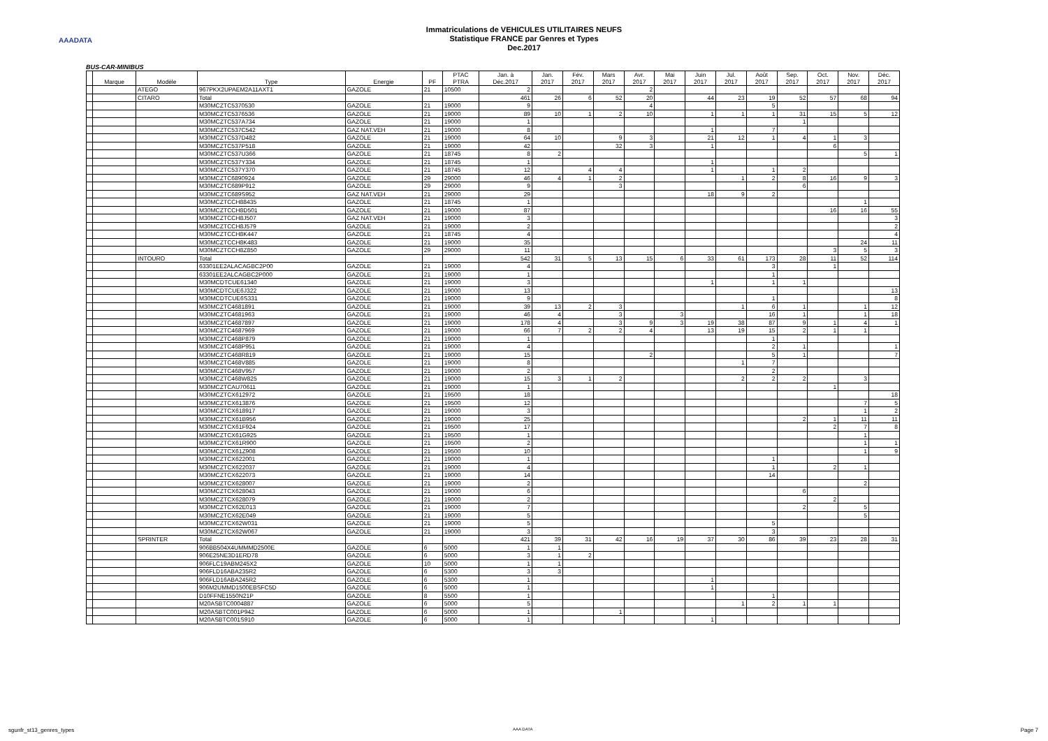AAADATA
Immatriculations de VEHICULES UTILITAIRES NEUFS
Statistique FRANCE par Genres et Types
Dec.2017
BUS-CAR-MINIBUS
| | Marque | Modèle | Type | Energie | PF | PTAC PTRA | Jan. à Déc.2017 | Jan. 2017 | Fév. 2017 | Mars 2017 | Avr. 2017 | Mai 2017 | Juin 2017 | Jul. 2017 | Août 2017 | Sep. 2017 | Oct. 2017 | Nov. 2017 | Déc. 2017 |
| --- | --- | --- | --- | --- | --- | --- | --- | --- | --- | --- | --- | --- | --- | --- | --- | --- | --- | --- | --- |
| | | ATEGO | 967PKX2UPAEM2A11AXT1 | GAZOLE | 21 | 10500 | 2 | | | | 2 | | | | | | | | |
| | | CITARO | Total | | | | 461 | 26 | 6 | 52 | 20 | | 44 | 23 | 19 | 52 | 57 | 68 | 94 |
| | | | M30MCZTC5370530 | GAZOLE | 21 | 19000 | 9 | | | | 4 | | | | 5 | | | | |
| | | | M30MCZTC5376536 | GAZOLE | 21 | 19000 | 89 | 10 | 1 | 2 | 10 | | 1 | 1 | 1 | 31 | 15 | 5 | 12 |
| | | | M30MCZTC537A734 | GAZOLE | 21 | 19000 | 1 | | | | | | | | | 1 | | | |
| | | | M30MCZTC537C542 | GAZ NAT.VEH | 21 | 19000 | 8 | | | | | | 1 | | 7 | | | | |
| | | | M30MCZTC537D482 | GAZOLE | 21 | 19000 | 64 | 10 | | 9 | 3 | | 21 | 12 | 1 | 4 | 1 | 3 | |
| | | | M30MCZTC537P518 | GAZOLE | 21 | 19000 | 42 | | | 32 | 3 | | 1 | | | | 6 | | |
| | | | M30MCZTC537U366 | GAZOLE | 21 | 18745 | 8 | 2 | | | | | | | | | | 5 | 1 |
| | | | M30MCZTC537Y334 | GAZOLE | 21 | 18745 | 1 | | | | | | 1 | | | | | | |
| | | | M30MCZTC537Y370 | GAZOLE | 21 | 18745 | 12 | | 4 | 4 | | | 1 | | 1 | 2 | | | |
| | | | M30MCZTC6890924 | GAZOLE | 29 | 29000 | 46 | 4 | 1 | 2 | | | | 1 | 2 | 8 | 16 | 9 | 3 |
| | | | M30MCZTC689P912 | GAZOLE | 29 | 29000 | 9 | | | 3 | | | | | | 6 | | | |
| | | | M30MCZTC689S952 | GAZ NAT.VEH | 21 | 29000 | 29 | | | | | | 18 | 9 | 2 | | | | |
| | | | M30MCZTCCH88435 | GAZOLE | 21 | 18745 | 1 | | | | | | | | | | | 1 | |
| | | | M30MCZTCCH8D501 | GAZOLE | 21 | 19000 | 87 | | | | | | | | | | 16 | 16 | 55 |
| | | | M30MCZTCCH8J507 | GAZ NAT.VEH | 21 | 19000 | 3 | | | | | | | | | | | | 3 |
| | | | M30MCZTCCH8J579 | GAZOLE | 21 | 19000 | 2 | | | | | | | | | | | | 2 |
| | | | M30MCZTCCH8K447 | GAZOLE | 21 | 18745 | 4 | | | | | | | | | | | | 4 |
| | | | M30MCZTCCH8K483 | GAZOLE | 21 | 19000 | 35 | | | | | | | | | | | 24 | 11 |
| | | | M30MCZTCCH8Z850 | GAZOLE | 29 | 29000 | 11 | | | | | | | | | | 3 | 5 | 3 |
| | | INTOURO | Total | | | | 542 | 31 | 5 | 13 | 15 | 6 | 33 | 61 | 173 | 28 | 11 | 52 | 114 |
| | | | 63301EE2ALACAGBC2P00 | GAZOLE | 21 | 19000 | 4 | | | | | | | | 3 | | 1 | | |
| | | | 63301EE2ALCAGBC2P000 | GAZOLE | 21 | 19000 | 1 | | | | | | | | 1 | | | | |
| | | | M30MCDTCUE61340 | GAZOLE | 21 | 19000 | 3 | | | | | | 1 | | 1 | 1 | | | |
| | | | M30MCDTCUE6J322 | GAZOLE | 21 | 19000 | 13 | | | | | | | | | | | | 13 |
| | | | M30MCDTCUE6S331 | GAZOLE | 21 | 19000 | 9 | | | | | | | | 1 | | | | 8 |
| | | | M30MCZTC4681891 | GAZOLE | 21 | 19000 | 39 | 13 | 2 | 3 | | | | 1 | 6 | 1 | | 1 | 12 |
| | | | M30MCZTC4681963 | GAZOLE | 21 | 19000 | 46 | 4 | | 3 | | 3 | | | 16 | 1 | | 1 | 18 |
| | | | M30MCZTC4687897 | GAZOLE | 21 | 19000 | 178 | 4 | | 3 | 9 | 3 | 19 | 38 | 87 | 9 | 1 | 4 | 1 |
| | | | M30MCZTC4687969 | GAZOLE | 21 | 19000 | 66 | 7 | 2 | 2 | 4 | | 13 | 19 | 15 | 2 | 1 | 1 | |
| | | | M30MCZTC468P879 | GAZOLE | 21 | 19000 | 1 | | | | | | | | 1 | | | | |
| | | | M30MCZTC468P951 | GAZOLE | 21 | 19000 | 4 | | | | | | | | 2 | 1 | | | 1 |
| | | | M30MCZTC468R819 | GAZOLE | 21 | 19000 | 15 | | | | 2 | | | | 5 | 1 | | | 7 |
| | | | M30MCZTC468V885 | GAZOLE | 21 | 19000 | 8 | | | | | | | 1 | 7 | | | | |
| | | | M30MCZTC468V957 | GAZOLE | 21 | 19000 | 2 | | | | | | | | 2 | | | | |
| | | | M30MCZTC468W825 | GAZOLE | 21 | 19000 | 15 | 3 | 1 | 2 | | | | 2 | 2 | 2 | | 3 | |
| | | | M30MCZTCAU70611 | GAZOLE | 21 | 19000 | 1 | | | | | | | | | | 1 | | |
| | | | M30MCZTCX612972 | GAZOLE | 21 | 19500 | 18 | | | | | | | | | | | | 18 |
| | | | M30MCZTCX613876 | GAZOLE | 21 | 19500 | 12 | | | | | | | | | | | 7 | 5 |
| | | | M30MCZTCX618917 | GAZOLE | 21 | 19000 | 3 | | | | | | | | | | | 1 | 2 |
| | | | M30MCZTCX61B956 | GAZOLE | 21 | 19000 | 25 | | | | | | | | | 2 | 1 | 11 | 11 |
| | | | M30MCZTCX61F924 | GAZOLE | 21 | 19500 | 17 | | | | | | | | | | 2 | 7 | 8 |
| | | | M30MCZTCX61G925 | GAZOLE | 21 | 19500 | 1 | | | | | | | | | | | 1 | |
| | | | M30MCZTCX61R900 | GAZOLE | 21 | 19500 | 2 | | | | | | | | | | | 1 | 1 |
| | | | M30MCZTCX61Z908 | GAZOLE | 21 | 19500 | 10 | | | | | | | | | | | 1 | 9 |
| | | | M30MCZTCX622001 | GAZOLE | 21 | 19000 | 1 | | | | | | | | 1 | | | | |
| | | | M30MCZTCX622037 | GAZOLE | 21 | 19000 | 4 | | | | | | | | 1 | | 2 | 1 | |
| | | | M30MCZTCX622073 | GAZOLE | 21 | 19000 | 14 | | | | | | | | 14 | | | | |
| | | | M30MCZTCX628007 | GAZOLE | 21 | 19000 | 2 | | | | | | | | | | | 2 | |
| | | | M30MCZTCX628043 | GAZOLE | 21 | 19000 | 6 | | | | | | | | | 6 | | | |
| | | | M30MCZTCX628079 | GAZOLE | 21 | 19000 | 2 | | | | | | | | | | 2 | | |
| | | | M30MCZTCX62E013 | GAZOLE | 21 | 19000 | 7 | | | | | | | | | 2 | | 5 | |
| | | | M30MCZTCX62E049 | GAZOLE | 21 | 19000 | 5 | | | | | | | | | | | 5 | |
| | | | M30MCZTCX62W031 | GAZOLE | 21 | 19000 | 5 | | | | | | | | 5 | | | | |
| | | | M30MCZTCX62W067 | GAZOLE | 21 | 19000 | 3 | | | | | | | | 3 | | | | |
| | | SPRINTER | Total | | | | 421 | 39 | 31 | 42 | 16 | 19 | 37 | 30 | 86 | 39 | 23 | 28 | 31 |
| | | | 906BB504X4UMMMD2500E | GAZOLE | 6 | 5000 | 1 | 1 | | | | | | | | | | | |
| | | | 906E25NE3D1ERD78 | GAZOLE | 6 | 5000 | 3 | 1 | 2 | | | | | | | | | | |
| | | | 906FLC19ABM245X2 | GAZOLE | 10 | 5000 | 1 | 1 | | | | | | | | | | | |
| | | | 906FLD16ABA235R2 | GAZOLE | 6 | 5300 | 3 | 3 | | | | | | | | | | | |
| | | | 906FLD16ABA245R2 | GAZOLE | 6 | 5300 | 1 | | | | | | 1 | | | | | | |
| | | | 906M2UMMD1500EBSFC5D | GAZOLE | 6 | 5000 | 1 | | | | | | 1 | | | | | | |
| | | | D10FFNE1550N21P | GAZOLE | 8 | 5500 | 1 | | | | | | | | 1 | | | | |
| | | | M20ASBTC0004887 | GAZOLE | 6 | 5000 | 5 | | | | | | | 1 | 2 | 1 | 1 | | |
| | | | M20ASBTC001P942 | GAZOLE | 6 | 5000 | 1 | | | 1 | | | | | | | | | |
| | | | M20ASBTC001S910 | GAZOLE | 6 | 5000 | 1 | | | | | | 1 | | | | | | |
sgunfr_st13_genres_types AAA DATA Page 7